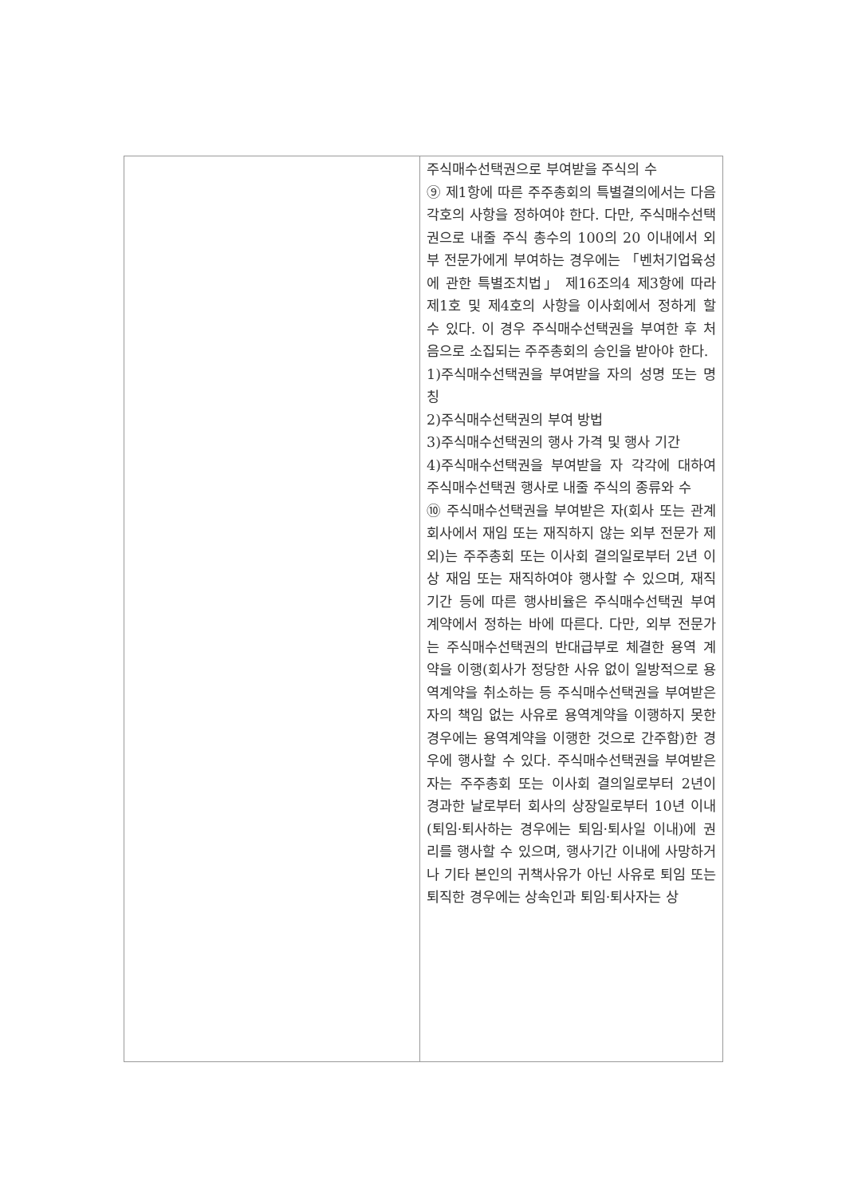| | 주식매수선택권으로 부여받을 주식의 수 ⑨ 제1항에 따른 주주총회의 특별결의에서는 다음 각호의 사항을 정하여야 한다. 다만, 주식매수선택권으로 내줄 주식 총수의 100의 20 이내에서 외부 전문가에게 부여하는 경우에는 「벤처기업육성에 관한 특별조치법」 제16조의4 제3항에 따라 제1호 및 제4호의 사항을 이사회에서 정하게 할 수 있다. 이 경우 주식매수선택권을 부여한 후 처음으로 소집되는 주주총회의 승인을 받아야 한다. 1)주식매수선택권을 부여받을 자의 성명 또는 명칭 2)주식매수선택권의 부여 방법 3)주식매수선택권의 행사 가격 및 행사 기간 4)주식매수선택권을 부여받을 자 각각에 대하여 주식매수선택권 행사로 내줄 주식의 종류와 수 ⑩ 주식매수선택권을 부여받은 자(회사 또는 관계회사에서 재임 또는 재직하지 않는 외부 전문가 제외)는 주주총회 또는 이사회 결의일로부터 2년 이상 재임 또는 재직하여야 행사할 수 있으며, 재직기간 등에 따른 행사비율은 주식매수선택권 부여계약에서 정하는 바에 따른다. 다만, 외부 전문가는 주식매수선택권의 반대급부로 체결한 용역 계약을 이행(회사가 정당한 사유 없이 일방적으로 용역계약을 취소하는 등 주식매수선택권을 부여받은 자의 책임 없는 사유로 용역계약을 이행하지 못한 경우에는 용역계약을 이행한 것으로 간주함)한 경우에 행사할 수 있다. 주식매수선택권을 부여받은 자는 주주총회 또는 이사회 결의일로부터 2년이 경과한 날로부터 회사의 상장일로부터 10년 이내(퇴임·퇴사하는 경우에는 퇴임·퇴사일 이내)에 권리를 행사할 수 있으며, 행사기간 이내에 사망하거나 기타 본인의 귀책사유가 아닌 사유로 퇴임 또는 퇴직한 경우에는 상속인과 퇴임·퇴사자는 상 |